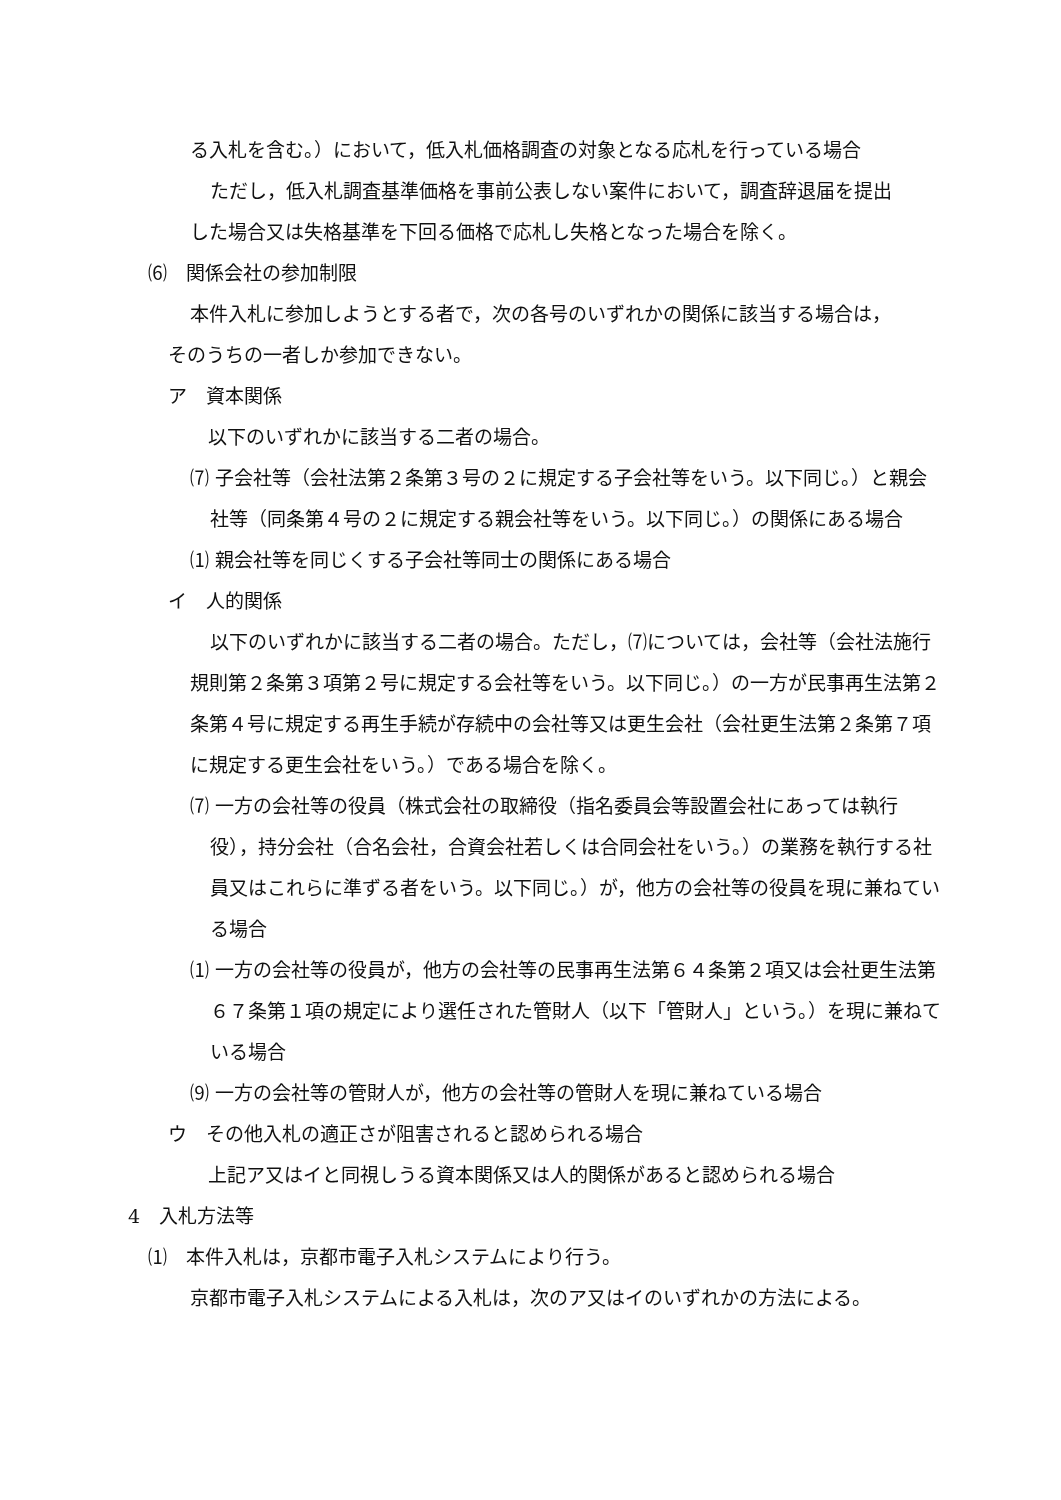る入札を含む。）において，低入札価格調査の対象となる応札を行っている場合
ただし，低入札調査基準価格を事前公表しない案件において，調査辞退届を提出
した場合又は失格基準を下回る価格で応札し失格となった場合を除く。
⑹　関係会社の参加制限
本件入札に参加しようとする者で，次の各号のいずれかの関係に該当する場合は，
そのうちの一者しか参加できない。
ア　資本関係
以下のいずれかに該当する二者の場合。
⑺ 子会社等（会社法第２条第３号の２に規定する子会社等をいう。以下同じ。）と親会社等（同条第４号の２に規定する親会社等をいう。以下同じ。）の関係にある場合
⑴ 親会社等を同じくする子会社等同士の関係にある場合
イ　人的関係
以下のいずれかに該当する二者の場合。ただし，⑺については，会社等（会社法施行規則第２条第３項第２号に規定する会社等をいう。以下同じ。）の一方が民事再生法第２条第４号に規定する再生手続が存続中の会社等又は更生会社（会社更生法第２条第７項に規定する更生会社をいう。）である場合を除く。
⑺ 一方の会社等の役員（株式会社の取締役（指名委員会等設置会社にあっては執行役），持分会社（合名会社，合資会社若しくは合同会社をいう。）の業務を執行する社員又はこれらに準ずる者をいう。以下同じ。）が，他方の会社等の役員を現に兼ねている場合
⑴ 一方の会社等の役員が，他方の会社等の民事再生法第６４条第２項又は会社更生法第６７条第１項の規定により選任された管財人（以下「管財人」という。）を現に兼ねている場合
⑼ 一方の会社等の管財人が，他方の会社等の管財人を現に兼ねている場合
ウ　その他入札の適正さが阻害されると認められる場合
上記ア又はイと同視しうる資本関係又は人的関係があると認められる場合
4　入札方法等
⑴　本件入札は，京都市電子入札システムにより行う。
京都市電子入札システムによる入札は，次のア又はイのいずれかの方法による。